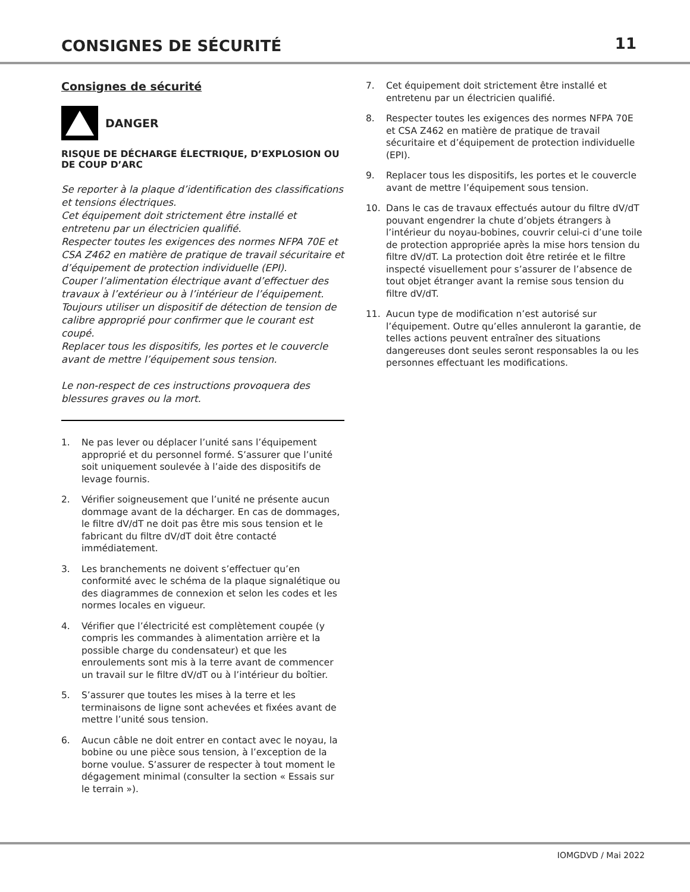CONSIGNES DE SÉCURITÉ
11
Consignes de sécurité
DANGER
RISQUE DE DÉCHARGE ÉLECTRIQUE, D’EXPLOSION OU DE COUP D’ARC
Se reporter à la plaque d’identification des classifications et tensions électriques.
Cet équipement doit strictement être installé et entretenu par un électricien qualifié.
Respecter toutes les exigences des normes NFPA 70E et CSA Z462 en matière de pratique de travail sécuritaire et d’équipement de protection individuelle (EPI).
Couper l’alimentation électrique avant d’effectuer des travaux à l’extérieur ou à l’intérieur de l’équipement.
Toujours utiliser un dispositif de détection de tension de calibre approprié pour confirmer que le courant est coupé.
Replacer tous les dispositifs, les portes et le couvercle avant de mettre l’équipement sous tension.
Le non-respect de ces instructions provoquera des blessures graves ou la mort.
1. Ne pas lever ou déplacer l’unité sans l’équipement approprié et du personnel formé. S’assurer que l’unité soit uniquement soulevée à l’aide des dispositifs de levage fournis.
2. Vérifier soigneusement que l’unité ne présente aucun dommage avant de la décharger. En cas de dommages, le filtre dV/dT ne doit pas être mis sous tension et le fabricant du filtre dV/dT doit être contacté immédiatement.
3. Les branchements ne doivent s’effectuer qu’en conformité avec le schéma de la plaque signalétique ou des diagrammes de connexion et selon les codes et les normes locales en vigueur.
4. Vérifier que l’électricité est complètement coupée (y compris les commandes à alimentation arrière et la possible charge du condensateur) et que les enroulements sont mis à la terre avant de commencer un travail sur le filtre dV/dT ou à l’intérieur du boîtier.
5. S’assurer que toutes les mises à la terre et les terminaisons de ligne sont achevées et fixées avant de mettre l’unité sous tension.
6. Aucun câble ne doit entrer en contact avec le noyau, la bobine ou une pièce sous tension, à l’exception de la borne voulue. S’assurer de respecter à tout moment le dégagement minimal (consulter la section « Essais sur le terrain »).
7. Cet équipement doit strictement être installé et entretenu par un électricien qualifié.
8. Respecter toutes les exigences des normes NFPA 70E et CSA Z462 en matière de pratique de travail sécuritaire et d’équipement de protection individuelle (EPI).
9. Replacer tous les dispositifs, les portes et le couvercle avant de mettre l’équipement sous tension.
10. Dans le cas de travaux effectués autour du filtre dV/dT pouvant engendrer la chute d’objets étrangers à l’intérieur du noyau-bobines, couvrir celui-ci d’une toile de protection appropriée après la mise hors tension du filtre dV/dT. La protection doit être retirée et le filtre inspecté visuellement pour s’assurer de l’absence de tout objet étranger avant la remise sous tension du filtre dV/dT.
11. Aucun type de modification n’est autorisé sur l’équipement. Outre qu’elles annuleront la garantie, de telles actions peuvent entraîner des situations dangereuses dont seules seront responsables la ou les personnes effectuant les modifications.
IOMGDVD / Mai 2022